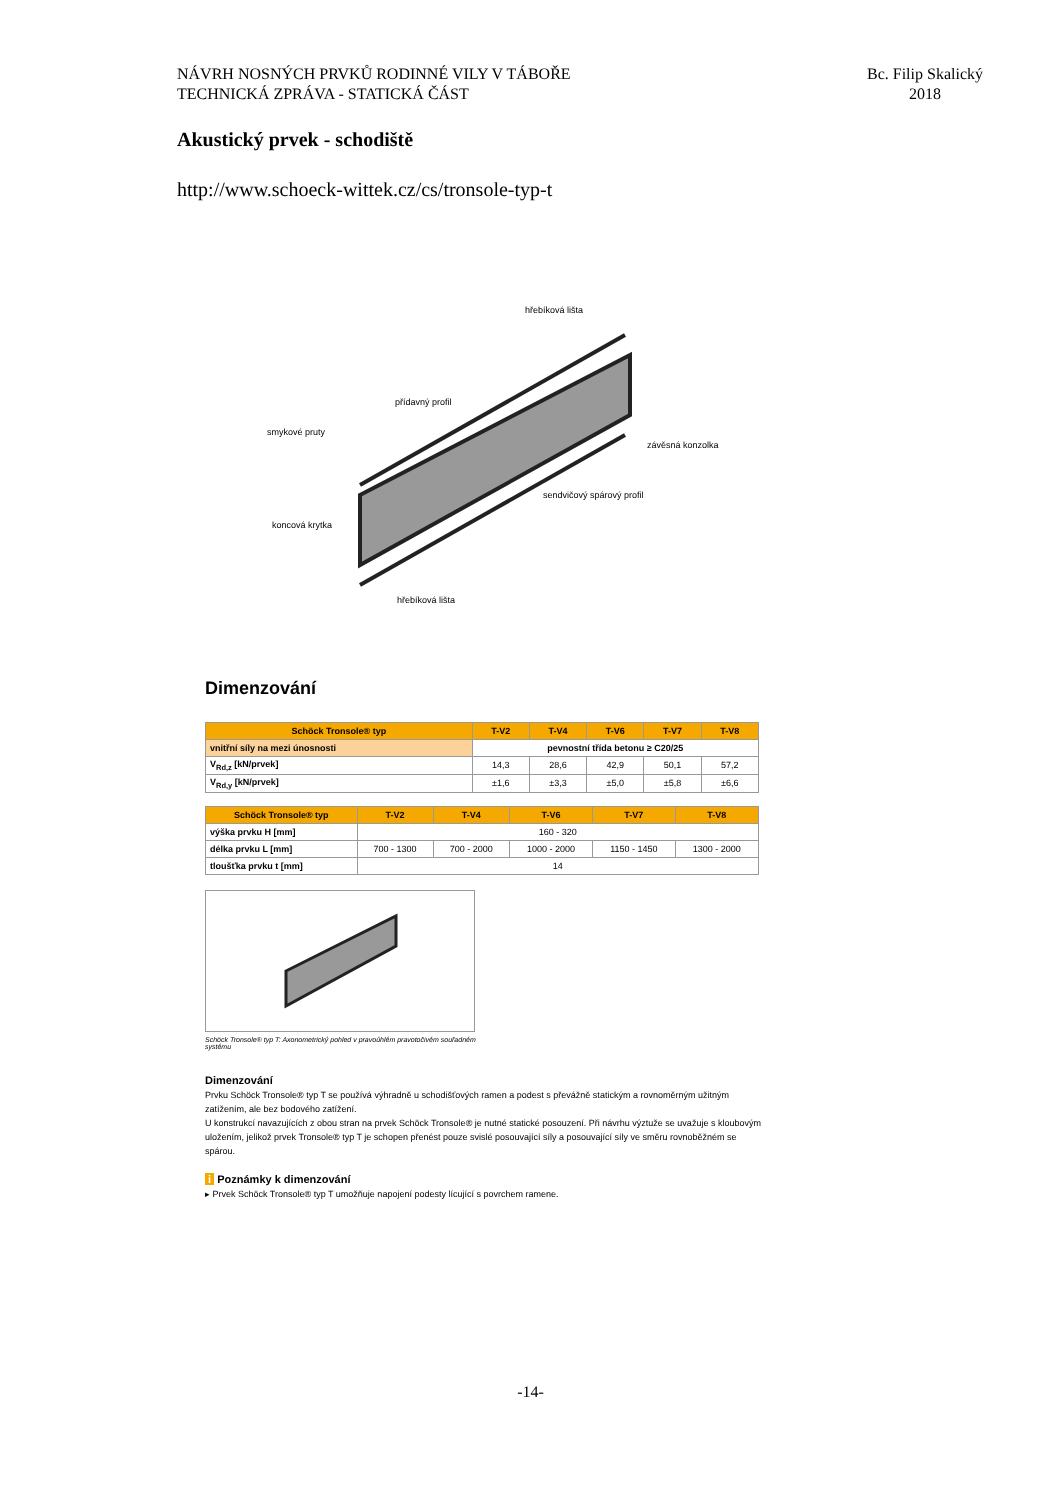NÁVRH NOSNÝCH PRVKŮ RODINNÉ VILY V TÁBOŘE
TECHNICKÁ ZPRÁVA - STATICKÁ ČÁST
Bc. Filip Skalický
2018
Akustický prvek - schodiště
http://www.schoeck-wittek.cz/cs/tronsole-typ-t
hřebíková lišta
přídavný profil
smykové pruty
závěsná konzolka
sendvičový spárový profil
koncová krytka
hřebíková lišta
Dimenzování
| Schöck Tronsole® typ | T-V2 | T-V4 | T-V6 | T-V7 | T-V8 |
| --- | --- | --- | --- | --- | --- |
| vnitřní síly na mezi únosnosti | pevnostní třída betonu ≥ C20/25 | | | | |
| V<sub>Rd,z</sub> [kN/prvek] | 14,3 | 28,6 | 42,9 | 50,1 | 57,2 |
| V<sub>Rd,y</sub> [kN/prvek] | ±1,6 | ±3,3 | ±5,0 | ±5,8 | ±6,6 |
| Schöck Tronsole® typ | T-V2 | T-V4 | T-V6 | T-V7 | T-V8 |
| --- | --- | --- | --- | --- | --- |
| výška prvku H [mm] | 160 - 320 | | | | |
| délka prvku L [mm] | 700 - 1300 | 700 - 2000 | 1000 - 2000 | 1150 - 1450 | 1300 - 2000 |
| tloušťka prvku t [mm] | 14 | | | | |
Schöck Tronsole® typ T: Axonometrický pohled v pravoúhlém pravotočivém souřadném systému
Dimenzování
Prvku Schöck Tronsole® typ T se používá výhradně u schodišťových ramen a podest s převážně statickým a rovnoměrným užitným zatížením, ale bez bodového zatížení.
U konstrukcí navazujících z obou stran na prvek Schöck Tronsole® je nutné statické posouzení. Při návrhu výztuže se uvažuje s kloubovým uložením, jelikož prvek Tronsole® typ T je schopen přenést pouze svislé posouvající síly a posouvající síly ve směru rovnoběžném se spárou.
i Poznámky k dimenzování
▸ Prvek Schöck Tronsole® typ T umožňuje napojení podesty lícující s povrchem ramene.
-14-